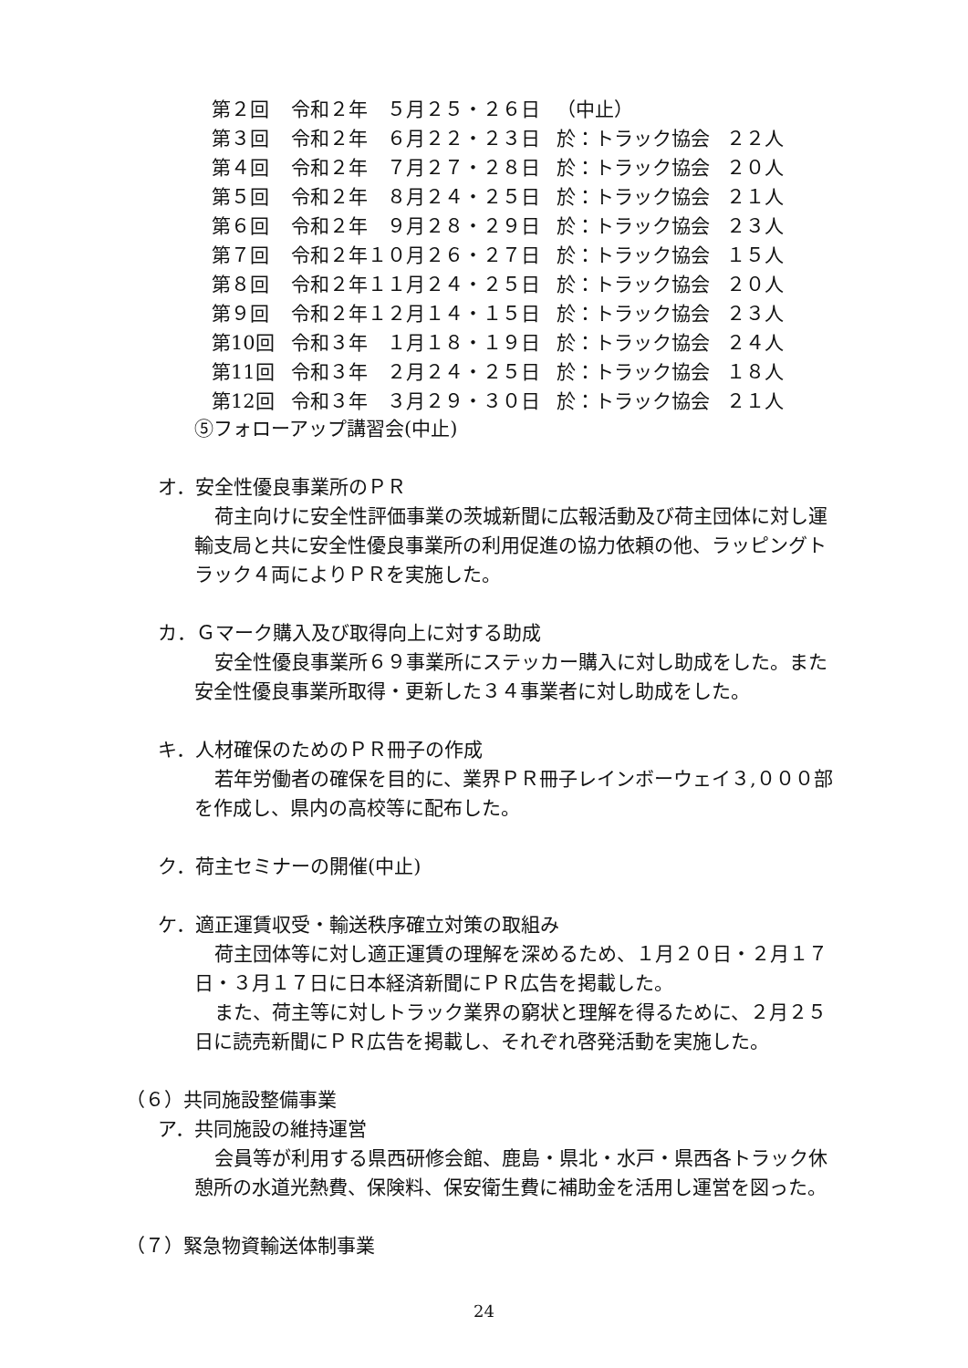| 第２回 | 令和２年 ５月２５・２６日 | （中止） | |
| 第３回 | 令和２年 ６月２２・２３日 | 於：トラック協会 | ２２人 |
| 第４回 | 令和２年 ７月２７・２８日 | 於：トラック協会 | ２０人 |
| 第５回 | 令和２年 ８月２４・２５日 | 於：トラック協会 | ２１人 |
| 第６回 | 令和２年 ９月２８・２９日 | 於：トラック協会 | ２３人 |
| 第７回 | 令和２年１０月２６・２７日 | 於：トラック協会 | １５人 |
| 第８回 | 令和２年１１月２４・２５日 | 於：トラック協会 | ２０人 |
| 第９回 | 令和２年１２月１４・１５日 | 於：トラック協会 | ２３人 |
| 第10回 | 令和３年 １月１８・１９日 | 於：トラック協会 | ２４人 |
| 第11回 | 令和３年 ２月２４・２５日 | 於：トラック協会 | １８人 |
| 第12回 | 令和３年 ３月２９・３０日 | 於：トラック協会 | ２１人 |
⑤フォローアップ講習会(中止)
オ．安全性優良事業所のＰＲ
荷主向けに安全性評価事業の茨城新聞に広報活動及び荷主団体に対し運輸支局と共に安全性優良事業所の利用促進の協力依頼の他、ラッピングトラック４両によりＰＲを実施した。
カ．Ｇマーク購入及び取得向上に対する助成
安全性優良事業所６９事業所にステッカー購入に対し助成をした。また安全性優良事業所取得・更新した３４事業者に対し助成をした。
キ．人材確保のためのＰＲ冊子の作成
若年労働者の確保を目的に、業界ＰＲ冊子レインボーウェイ３,０００部を作成し、県内の高校等に配布した。
ク．荷主セミナーの開催(中止)
ケ．適正運賃収受・輸送秩序確立対策の取組み
荷主団体等に対し適正運賃の理解を深めるため、１月２０日・２月１７日・３月１７日に日本経済新聞にＰＲ広告を掲載した。
また、荷主等に対しトラック業界の窮状と理解を得るために、２月２５日に読売新聞にＰＲ広告を掲載し、それぞれ啓発活動を実施した。
（６）共同施設整備事業
ア．共同施設の維持運営
会員等が利用する県西研修会館、鹿島・県北・水戸・県西各トラック休憩所の水道光熱費、保険料、保安衛生費に補助金を活用し運営を図った。
（７）緊急物資輸送体制事業
24